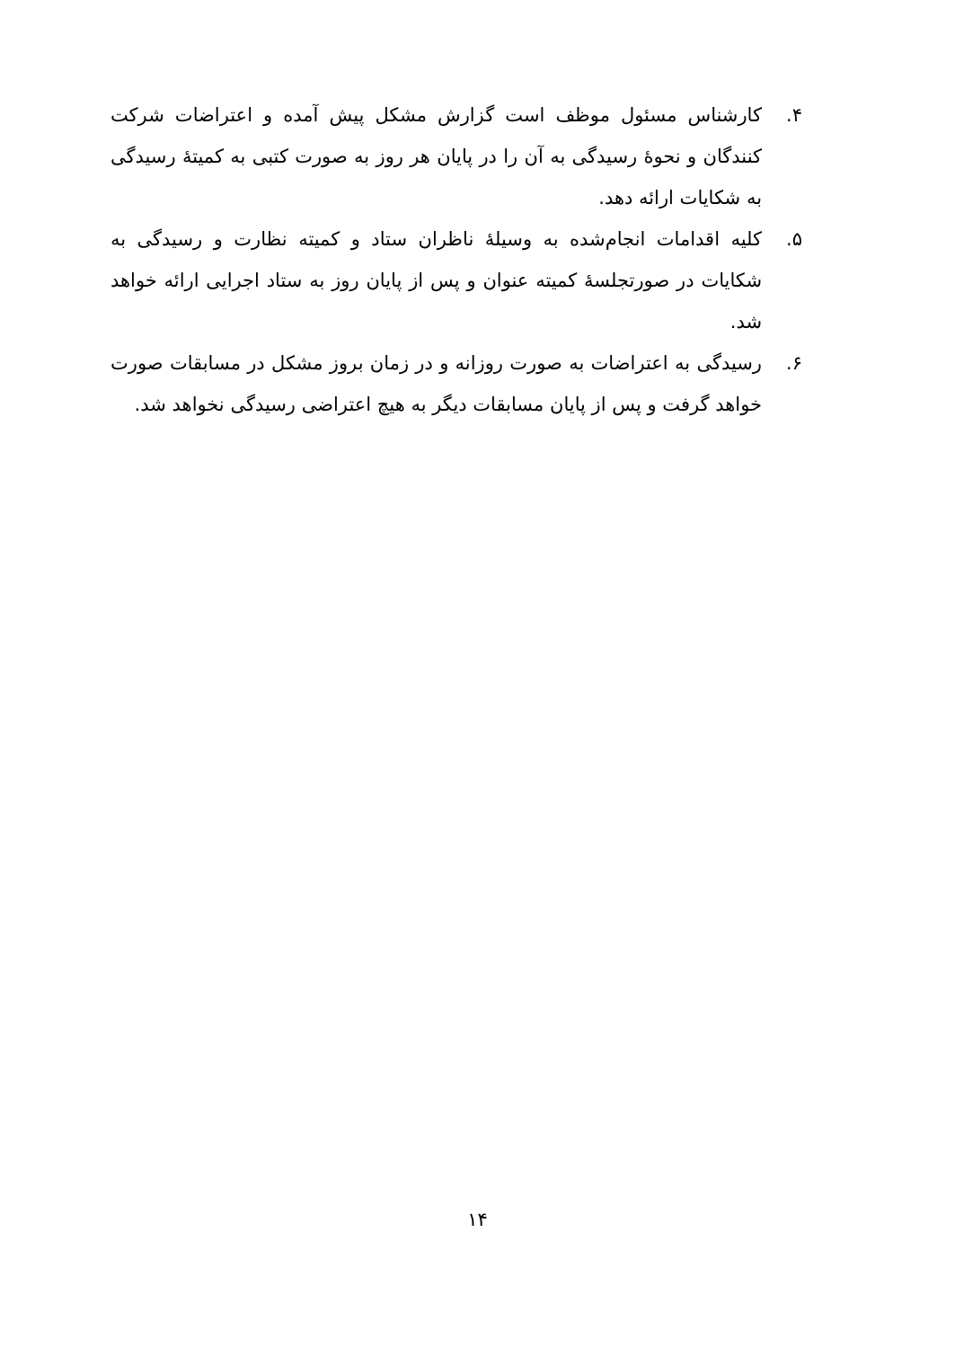۴. کارشناس مسئول موظف است گزارش مشکل پیش آمده و اعتراضات شرکت کنندگان و نحوۀ رسیدگی به آن را در پایان هر روز به صورت کتبی به کمیتۀ رسیدگی به شکایات ارائه دهد.
۵. کلیه اقدامات انجام‌شده به وسیلۀ ناظران ستاد و کمیته نظارت و رسیدگی به شکایات در صورتجلسۀ کمیته عنوان و پس از پایان روز به ستاد اجرایی ارائه خواهد شد.
۶. رسیدگی به اعتراضات به صورت روزانه و در زمان بروز مشکل در مسابقات صورت خواهد گرفت و پس از پایان مسابقات دیگر به هیچ اعتراضی رسیدگی نخواهد شد.
۱۴